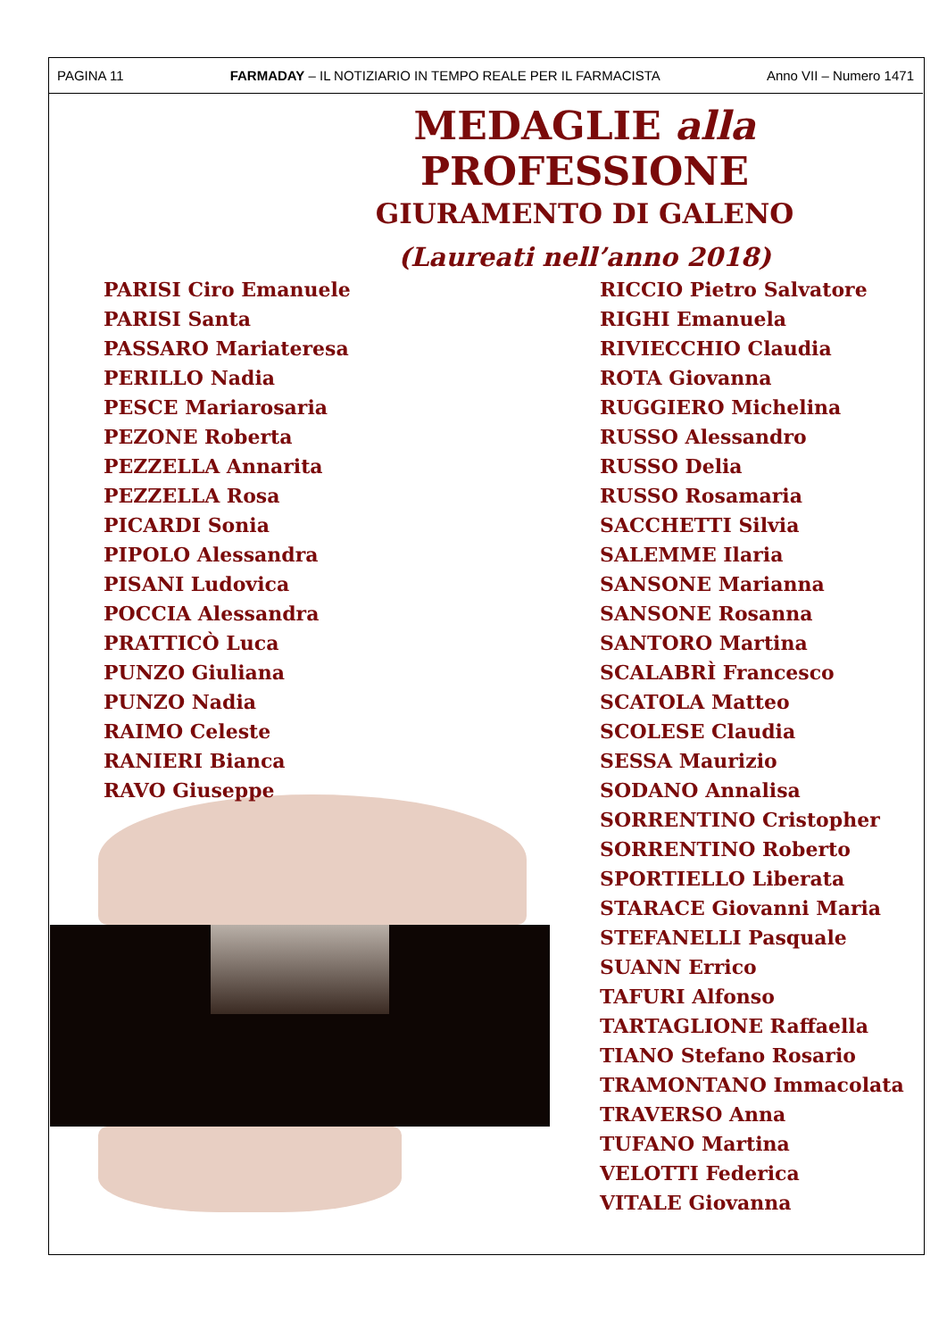PAGINA 11 FARMADAY – IL NOTIZIARIO IN TEMPO REALE PER IL FARMACISTA Anno VII – Numero 1471
MEDAGLIE alla PROFESSIONE
GIURAMENTO DI GALENO
(Laureati nell’anno 2018)
PARISI Ciro Emanuele
PARISI Santa
PASSARO Mariateresa
PERILLO Nadia
PESCE Mariarosaria
PEZONE Roberta
PEZZELLA Annarita
PEZZELLA Rosa
PICARDI Sonia
PIPOLO Alessandra
PISANI Ludovica
POCCIA Alessandra
PRATTICÒ Luca
PUNZO Giuliana
PUNZO Nadia
RAIMO Celeste
RANIERI Bianca
RAVO Giuseppe
RICCIO Pietro Salvatore
RIGHI Emanuela
RIVIECCHIO Claudia
ROTA Giovanna
RUGGIERO Michelina
RUSSO Alessandro
RUSSO Delia
RUSSO Rosamaria
SACCHETTI Silvia
SALEMME Ilaria
SANSONE Marianna
SANSONE Rosanna
SANTORO Martina
SCALABRÌ Francesco
SCATOLA Matteo
SCOLESE Claudia
SESSA Maurizio
SODANO Annalisa
SORRENTINO Cristopher
SORRENTINO Roberto
SPORTIELLO Liberata
STARACE Giovanni Maria
STEFANELLI Pasquale
SUANN Errico
TAFURI Alfonso
TARTAGLIONE Raffaella
TIANO Stefano Rosario
TRAMONTANO Immacolata
TRAVERSO Anna
TUFANO Martina
VELOTTI Federica
VITALE Giovanna